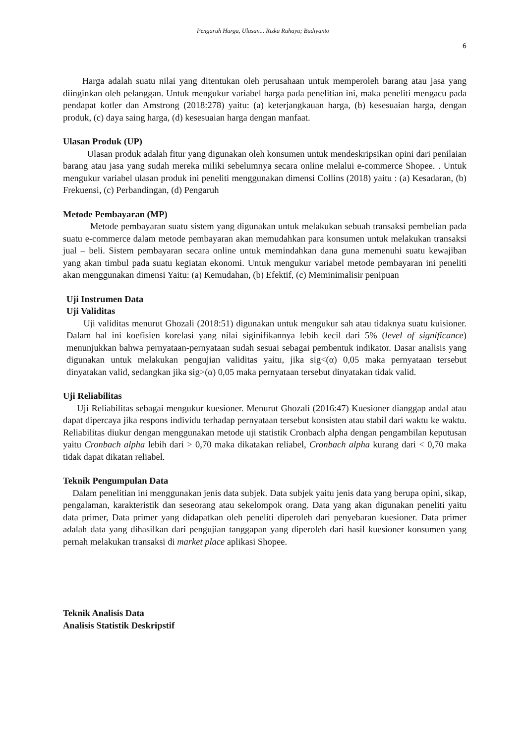Pengaruh Harga, Ulasan... Rizka Rahayu; Budiyanto
6
Harga adalah suatu nilai yang ditentukan oleh perusahaan untuk memperoleh barang atau jasa yang diinginkan oleh pelanggan. Untuk mengukur variabel harga pada penelitian ini, maka peneliti mengacu pada pendapat kotler dan Amstrong (2018:278) yaitu: (a) keterjangkauan harga, (b) kesesuaian harga, dengan produk, (c) daya saing harga, (d) kesesuaian harga dengan manfaat.
Ulasan Produk (UP)
Ulasan produk adalah fitur yang digunakan oleh konsumen untuk mendeskripsikan opini dari penilaian barang atau jasa yang sudah mereka miliki sebelumnya secara online melalui e-commerce Shopee. . Untuk mengukur variabel ulasan produk ini peneliti menggunakan dimensi Collins (2018) yaitu : (a) Kesadaran, (b) Frekuensi, (c) Perbandingan, (d) Pengaruh
Metode Pembayaran (MP)
Metode pembayaran suatu sistem yang digunakan untuk melakukan sebuah transaksi pembelian pada suatu e-commerce dalam metode pembayaran akan memudahkan para konsumen untuk melakukan transaksi jual – beli. Sistem pembayaran secara online untuk memindahkan dana guna memenuhi suatu kewajiban yang akan timbul pada suatu kegiatan ekonomi. Untuk mengukur variabel metode pembayaran ini peneliti akan menggunakan dimensi Yaitu: (a) Kemudahan, (b) Efektif, (c) Meminimalisir penipuan
Uji Instrumen Data
Uji Validitas
Uji validitas menurut Ghozali (2018:51) digunakan untuk mengukur sah atau tidaknya suatu kuisioner. Dalam hal ini koefisien korelasi yang nilai siginifikannya lebih kecil dari 5% (level of significance) menunjukkan bahwa pernyataan-pernyataan sudah sesuai sebagai pembentuk indikator. Dasar analisis yang digunakan untuk melakukan pengujian validitas yaitu, jika sig<(α) 0,05 maka pernyataan tersebut dinyatakan valid, sedangkan jika sig>(α) 0,05 maka pernyataan tersebut dinyatakan tidak valid.
Uji Reliabilitas
Uji Reliabilitas sebagai mengukur kuesioner. Menurut Ghozali (2016:47) Kuesioner dianggap andal atau dapat dipercaya jika respons individu terhadap pernyataan tersebut konsisten atau stabil dari waktu ke waktu. Reliabilitas diukur dengan menggunakan metode uji statistik Cronbach alpha dengan pengambilan keputusan yaitu Cronbach alpha lebih dari > 0,70 maka dikatakan reliabel, Cronbach alpha kurang dari < 0,70 maka tidak dapat dikatan reliabel.
Teknik Pengumpulan Data
Dalam penelitian ini menggunakan jenis data subjek. Data subjek yaitu jenis data yang berupa opini, sikap, pengalaman, karakteristik dan seseorang atau sekelompok orang. Data yang akan digunakan peneliti yaitu data primer, Data primer yang didapatkan oleh peneliti diperoleh dari penyebaran kuesioner. Data primer adalah data yang dihasilkan dari pengujian tanggapan yang diperoleh dari hasil kuesioner konsumen yang pernah melakukan transaksi di market place aplikasi Shopee.
Teknik Analisis Data
Analisis Statistik Deskripstif